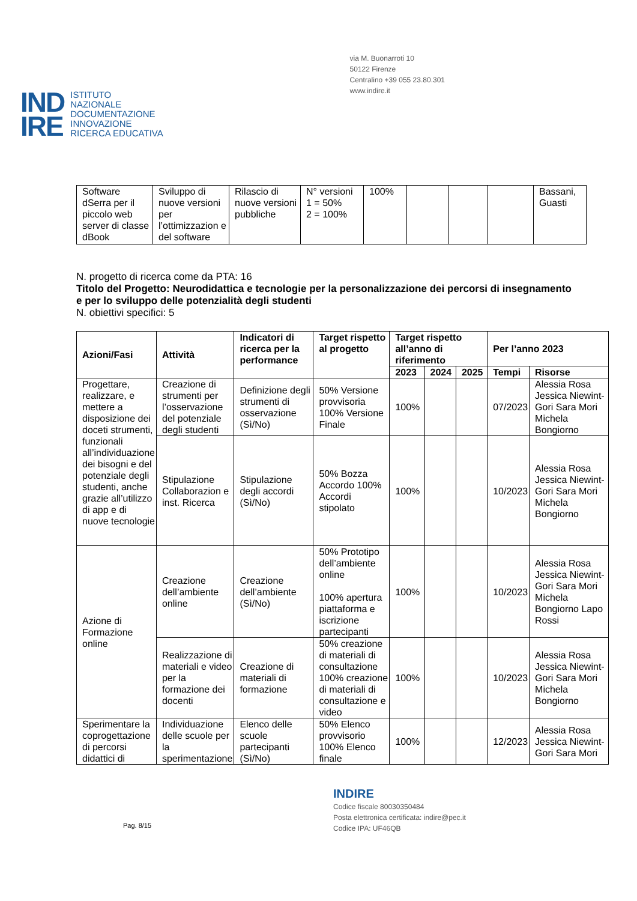IND
IRE
ISTITUTO
NAZIONALE
DOCUMENTAZIONE
INNOVAZIONE
RICERCA EDUCATIVA
via M. Buonarroti 10
50122 Firenze
Centralino +39 055 23.80.301
www.indire.it
| Software dSerra per il piccolo web server di classe dBook | Sviluppo di nuove versioni per l’ottimizzazion e del software | Rilascio di nuove versioni pubbliche | N° versioni 1 = 50% 2 = 100% | 100% | | | | Bassani, Guasti |
N. progetto di ricerca come da PTA: 16
Titolo del Progetto: Neurodidattica e tecnologie per la personalizzazione dei percorsi di insegnamento e per lo sviluppo delle potenzialità degli studenti
N. obiettivi specifici: 5
| Azioni/Fasi | Attività | Indicatori di ricerca per la performance | Target rispetto al progetto | Target rispetto all’anno di riferimento | | | Per l’anno 2023 | |
| --- | --- | --- | --- | --- | --- | --- | --- | --- |
| | | | | 2023 | 2024 | 2025 | Tempi | Risorse |
| Progettare, realizzare, e mettere a disposizione dei doceti strumenti, funzionali all’individuazione dei bisogni e del potenziale degli studenti, anche grazie all’utilizzo di app e di nuove tecnologie | Creazione di strumenti per l’osservazione del potenziale degli studenti | Definizione degli strumenti di osservazione (Sì/No) | 50% Versione provvisoria 100% Versione Finale | 100% | | | 07/2023 | Alessia Rosa Jessica Niewint-Gori Sara Mori Michela Bongiorno |
| | Stipulazione Collaborazion e inst. Ricerca | Stipulazione degli accordi (Sì/No) | 50% Bozza Accordo 100% Accordi stipolato | 100% | | | 10/2023 | Alessia Rosa Jessica Niewint-Gori Sara Mori Michela Bongiorno |
| Azione di Formazione online | Creazione dell’ambiente online | Creazione dell’ambiente (Sì/No) | 50% Prototipo dell’ambiente online 100% apertura piattaforma e iscrizione partecipanti | 100% | | | 10/2023 | Alessia Rosa Jessica Niewint-Gori Sara Mori Michela Bongiorno Lapo Rossi |
| | Realizzazione di materiali e video per la formazione dei docenti | Creazione di materiali di formazione | 50% creazione di materiali di consultazione 100% creazione di materiali di consultazione e video | 100% | | | 10/2023 | Alessia Rosa Jessica Niewint-Gori Sara Mori Michela Bongiorno |
| Sperimentare la coprogettazione di percorsi didattici di | Individuazione delle scuole per la sperimentazione | Elenco delle scuole partecipanti (Sì/No) | 50% Elenco provvisorio 100% Elenco finale | 100% | | | 12/2023 | Alessia Rosa Jessica Niewint-Gori Sara Mori |
Pag. 8/15
INDIRE
Codice fiscale 80030350484
Posta elettronica certificata: indire@pec.it
Codice IPA: UF46QB